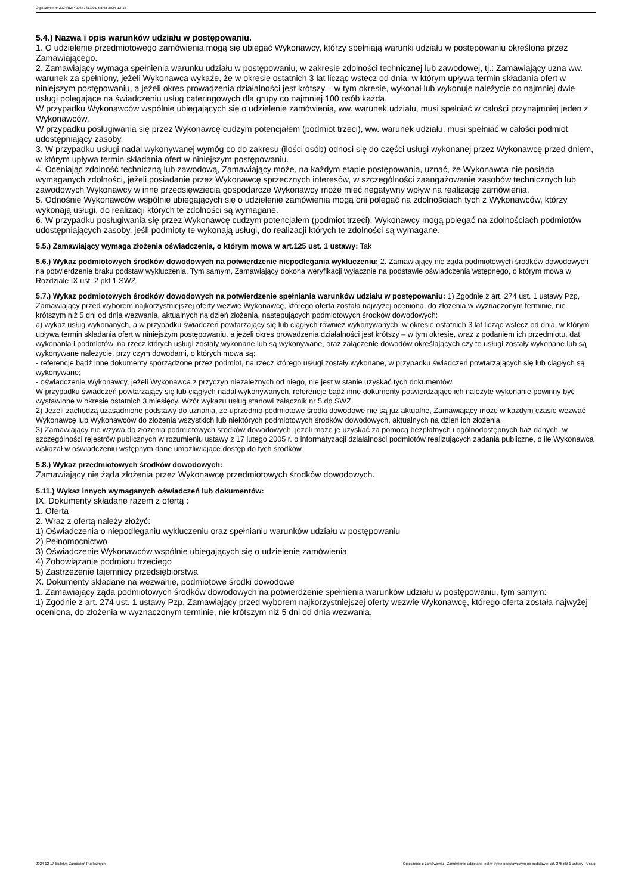Ogłoszenie nr 2024/BZP 00657813/01 z dnia 2024-12-17
5.4.) Nazwa i opis warunków udziału w postępowaniu.
1. O udzielenie przedmiotowego zamówienia mogą się ubiegać Wykonawcy, którzy spełniają warunki udziału w postępowaniu określone przez Zamawiającego.
2. Zamawiający wymaga spełnienia warunku udziału w postępowaniu, w zakresie zdolności technicznej lub zawodowej, tj.: Zamawiający uzna ww. warunek za spełniony, jeżeli Wykonawca wykaże, że w okresie ostatnich 3 lat licząc wstecz od dnia, w którym upływa termin składania ofert w niniejszym postępowaniu, a jeżeli okres prowadzenia działalności jest krótszy – w tym okresie, wykonał lub wykonuje należycie co najmniej dwie usługi polegające na świadczeniu usług cateringowych dla grupy co najmniej 100 osób każda.
W przypadku Wykonawców wspólnie ubiegających się o udzielenie zamówienia, ww. warunek udziału, musi spełniać w całości przynajmniej jeden z Wykonawców.
W przypadku posługiwania się przez Wykonawcę cudzym potencjałem (podmiot trzeci), ww. warunek udziału, musi spełniać w całości podmiot udostępniający zasoby.
3. W przypadku usługi nadal wykonywanej wymóg co do zakresu (ilości osób) odnosi się do części usługi wykonanej przez Wykonawcę przed dniem, w którym upływa termin składania ofert w niniejszym postępowaniu.
4. Oceniając zdolność techniczną lub zawodową, Zamawiający może, na każdym etapie postępowania, uznać, że Wykonawca nie posiada wymaganych zdolności, jeżeli posiadanie przez Wykonawcę sprzecznych interesów, w szczególności zaangażowanie zasobów technicznych lub zawodowych Wykonawcy w inne przedsięwzięcia gospodarcze Wykonawcy może mieć negatywny wpływ na realizację zamówienia.
5. Odnośnie Wykonawców wspólnie ubiegających się o udzielenie zamówienia mogą oni polegać na zdolnościach tych z Wykonawców, którzy wykonają usługi, do realizacji których te zdolności są wymagane.
6. W przypadku posługiwania się przez Wykonawcę cudzym potencjałem (podmiot trzeci), Wykonawcy mogą polegać na zdolnościach podmiotów udostępniających zasoby, jeśli podmioty te wykonają usługi, do realizacji których te zdolności są wymagane.
5.5.) Zamawiający wymaga złożenia oświadczenia, o którym mowa w art.125 ust. 1 ustawy: Tak
5.6.) Wykaz podmiotowych środków dowodowych na potwierdzenie niepodlegania wykluczeniu: 2. Zamawiający nie żąda podmiotowych środków dowodowych na potwierdzenie braku podstaw wykluczenia. Tym samym, Zamawiający dokona weryfikacji wyłącznie na podstawie oświadczenia wstępnego, o którym mowa w Rozdziale IX ust. 2 pkt 1 SWZ.
5.7.) Wykaz podmiotowych środków dowodowych na potwierdzenie spełniania warunków udziału w postępowaniu: 1) Zgodnie z art. 274 ust. 1 ustawy Pzp, Zamawiający przed wyborem najkorzystniejszej oferty wezwie Wykonawcę, którego oferta została najwyżej oceniona, do złożenia w wyznaczonym terminie, nie krótszym niż 5 dni od dnia wezwania, aktualnych na dzień złożenia, następujących podmiotowych środków dowodowych:
a) wykaz usług wykonanych, a w przypadku świadczeń powtarzający się lub ciągłych również wykonywanych, w okresie ostatnich 3 lat licząc wstecz od dnia, w którym upływa termin składania ofert w niniejszym postępowaniu, a jeżeli okres prowadzenia działalności jest krótszy – w tym okresie, wraz z podaniem ich przedmiotu, dat wykonania i podmiotów, na rzecz których usługi zostały wykonane lub są wykonywane, oraz załączenie dowodów określających czy te usługi zostały wykonane lub są wykonywane należycie, przy czym dowodami, o których mowa są:
- referencje bądź inne dokumenty sporządzone przez podmiot, na rzecz którego usługi zostały wykonane, w przypadku świadczeń powtarzających się lub ciągłych są wykonywane;
- oświadczenie Wykonawcy, jeżeli Wykonawca z przyczyn niezależnych od niego, nie jest w stanie uzyskać tych dokumentów.
W przypadku świadczeń powtarzający się lub ciągłych nadal wykonywanych, referencje bądź inne dokumenty potwierdzające ich należyte wykonanie powinny być wystawione w okresie ostatnich 3 miesięcy. Wzór wykazu usług stanowi załącznik nr 5 do SWZ.
2) Jeżeli zachodzą uzasadnione podstawy do uznania, że uprzednio podmiotowe środki dowodowe nie są już aktualne, Zamawiający może w każdym czasie wezwać Wykonawcę lub Wykonawców do złożenia wszystkich lub niektórych podmiotowych środków dowodowych, aktualnych na dzień ich złożenia.
3) Zamawiający nie wzywa do złożenia podmiotowych środków dowodowych, jeżeli może je uzyskać za pomocą bezpłatnych i ogólnodostępnych baz danych, w szczególności rejestrów publicznych w rozumieniu ustawy z 17 lutego 2005 r. o informatyzacji działalności podmiotów realizujących zadania publiczne, o ile Wykonawca wskazał w oświadczeniu wstępnym dane umożliwiające dostęp do tych środków.
5.8.) Wykaz przedmiotowych środków dowodowych:
Zamawiający nie żąda złożenia przez Wykonawcę przedmiotowych środków dowodowych.
5.11.) Wykaz innych wymaganych oświadczeń lub dokumentów:
IX. Dokumenty składane razem z ofertą :
1. Oferta
2. Wraz z ofertą należy złożyć:
1) Oświadczenia o niepodleganiu wykluczeniu oraz spełnianiu warunków udziału w postępowaniu
2) Pełnomocnictwo
3) Oświadczenie Wykonawców wspólnie ubiegających się o udzielenie zamówienia
4) Zobowiązanie podmiotu trzeciego
5) Zastrzeżenie tajemnicy przedsiębiorstwa
X. Dokumenty składane na wezwanie, podmiotowe środki dowodowe
1. Zamawiający żąda podmiotowych środków dowodowych na potwierdzenie spełnienia warunków udziału w postępowaniu, tym samym:
1) Zgodnie z art. 274 ust. 1 ustawy Pzp, Zamawiający przed wyborem najkorzystniejszej oferty wezwie Wykonawcę, którego oferta została najwyżej oceniona, do złożenia w wyznaczonym terminie, nie krótszym niż 5 dni od dnia wezwania,
2024-12-17 Biuletyn Zamówień Publicznych Ogłoszenie o zamówieniu - Zamówienie udzielane jest w trybie podstawowym na podstawie: art. 275 pkt 1 ustawy - Usługi